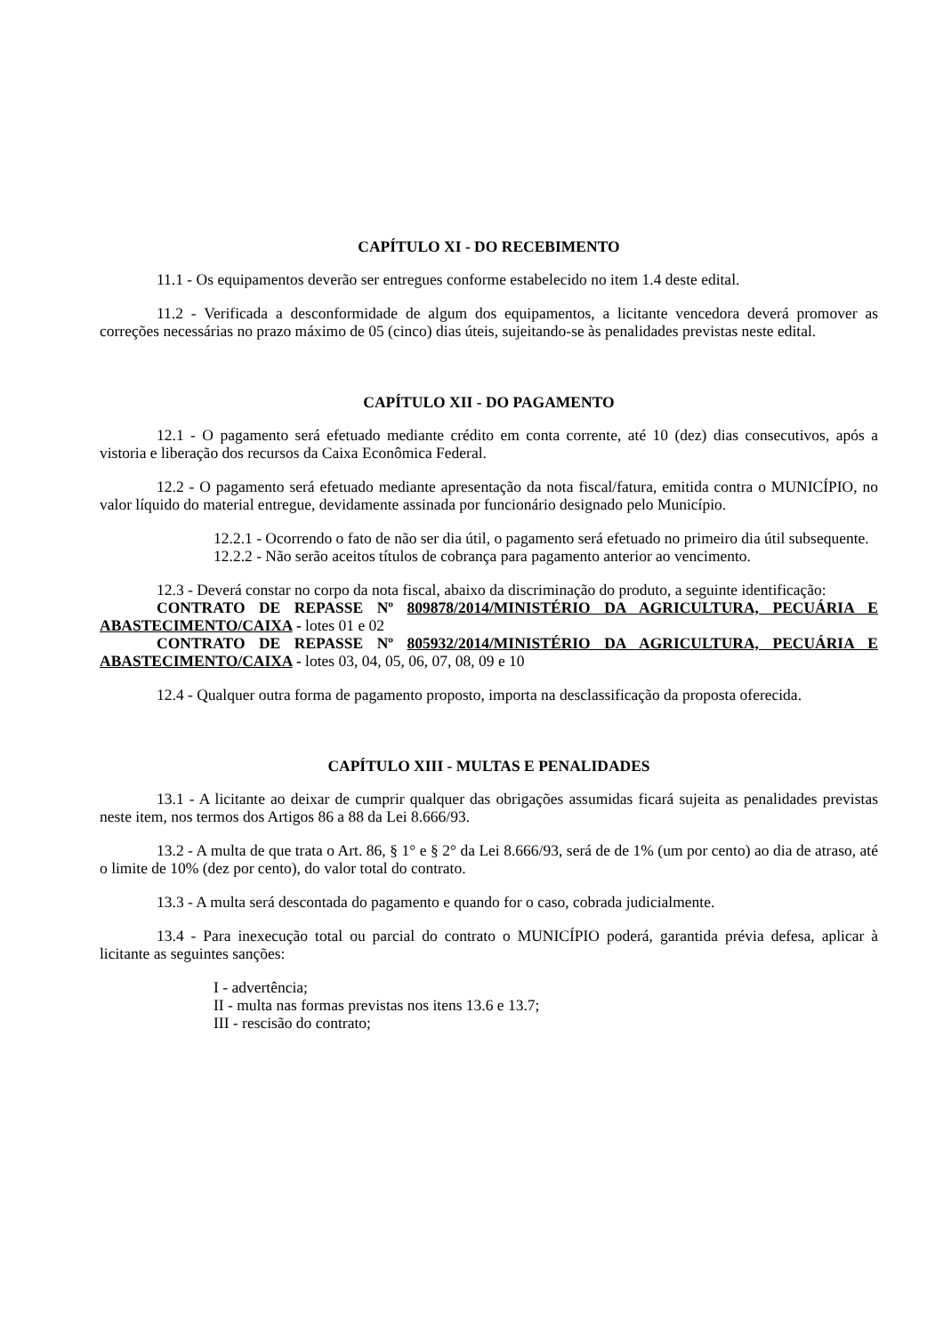CAPÍTULO XI - DO RECEBIMENTO
11.1 - Os equipamentos deverão ser entregues conforme estabelecido no item 1.4 deste edital.
11.2 - Verificada a desconformidade de algum dos equipamentos, a licitante vencedora deverá promover as correções necessárias no prazo máximo de 05 (cinco) dias úteis, sujeitando-se às penalidades previstas neste edital.
CAPÍTULO XII - DO PAGAMENTO
12.1 - O pagamento será efetuado mediante crédito em conta corrente, até 10 (dez) dias consecutivos, após a vistoria e liberação dos recursos da Caixa Econômica Federal.
12.2 - O pagamento será efetuado mediante apresentação da nota fiscal/fatura, emitida contra o MUNICÍPIO, no valor líquido do material entregue, devidamente assinada por funcionário designado pelo Município.
12.2.1 - Ocorrendo o fato de não ser dia útil, o pagamento será efetuado no primeiro dia útil subsequente.
12.2.2 - Não serão aceitos títulos de cobrança para pagamento anterior ao vencimento.
12.3 - Deverá constar no corpo da nota fiscal, abaixo da discriminação do produto, a seguinte identificação:
CONTRATO DE REPASSE Nº 809878/2014/MINISTÉRIO DA AGRICULTURA, PECUÁRIA E ABASTECIMENTO/CAIXA - lotes 01 e 02
CONTRATO DE REPASSE Nº 805932/2014/MINISTÉRIO DA AGRICULTURA, PECUÁRIA E ABASTECIMENTO/CAIXA - lotes 03, 04, 05, 06, 07, 08, 09 e 10
12.4 - Qualquer outra forma de pagamento proposto, importa na desclassificação da proposta oferecida.
CAPÍTULO XIII - MULTAS E PENALIDADES
13.1 - A licitante ao deixar de cumprir qualquer das obrigações assumidas ficará sujeita as penalidades previstas neste item, nos termos dos Artigos 86 a 88 da Lei 8.666/93.
13.2 - A multa de que trata o Art. 86, § 1° e § 2° da Lei 8.666/93, será de de 1% (um por cento) ao dia de atraso, até o limite de 10% (dez por cento), do valor total do contrato.
13.3 - A multa será descontada do pagamento e quando for o caso, cobrada judicialmente.
13.4 - Para inexecução total ou parcial do contrato o MUNICÍPIO poderá, garantida prévia defesa, aplicar à licitante as seguintes sanções:
I - advertência;
II - multa nas formas previstas nos itens 13.6 e 13.7;
III - rescisão do contrato;